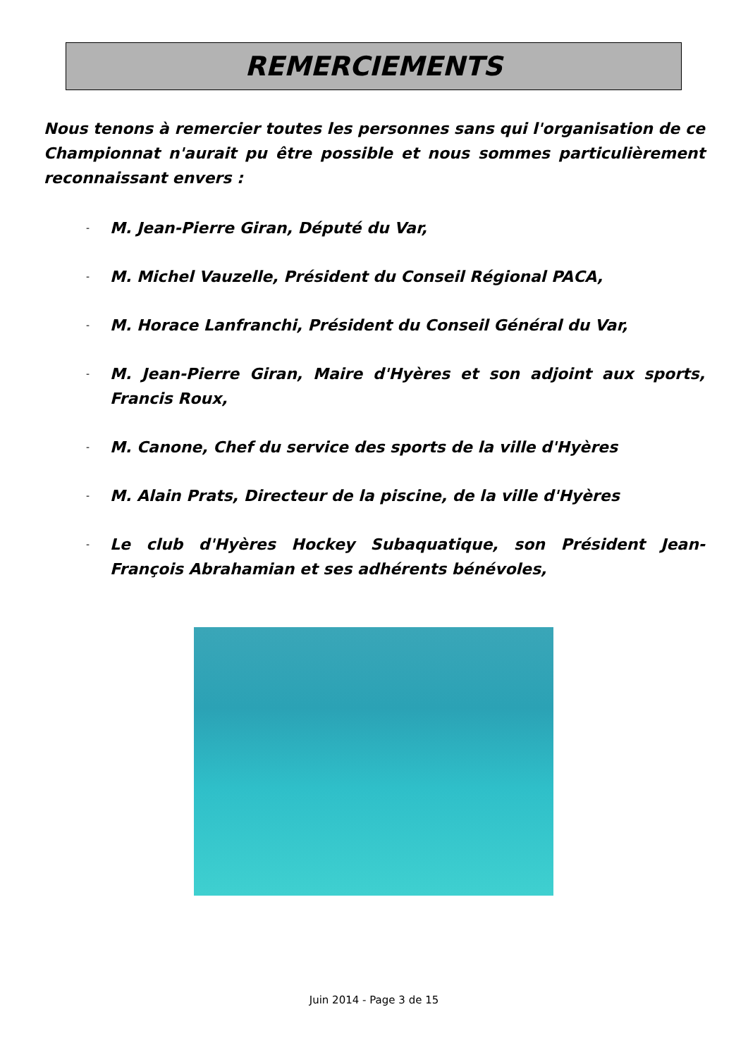REMERCIEMENTS
Nous tenons à remercier toutes les personnes sans qui l'organisation de ce Championnat n'aurait pu être possible et nous sommes particulièrement reconnaissant envers :
- M. Jean-Pierre Giran, Député du Var,
- M. Michel Vauzelle, Président du Conseil Régional PACA,
- M. Horace Lanfranchi, Président du Conseil Général du Var,
- M. Jean-Pierre Giran, Maire d'Hyères et son adjoint aux sports, Francis Roux,
- M. Canone, Chef du service des sports de la ville d'Hyères
- M. Alain Prats, Directeur de la piscine, de la ville d'Hyères
- Le club d'Hyères Hockey Subaquatique, son Président Jean-François Abrahamian et ses adhérents bénévoles,
Juin 2014 - Page 3 de 15